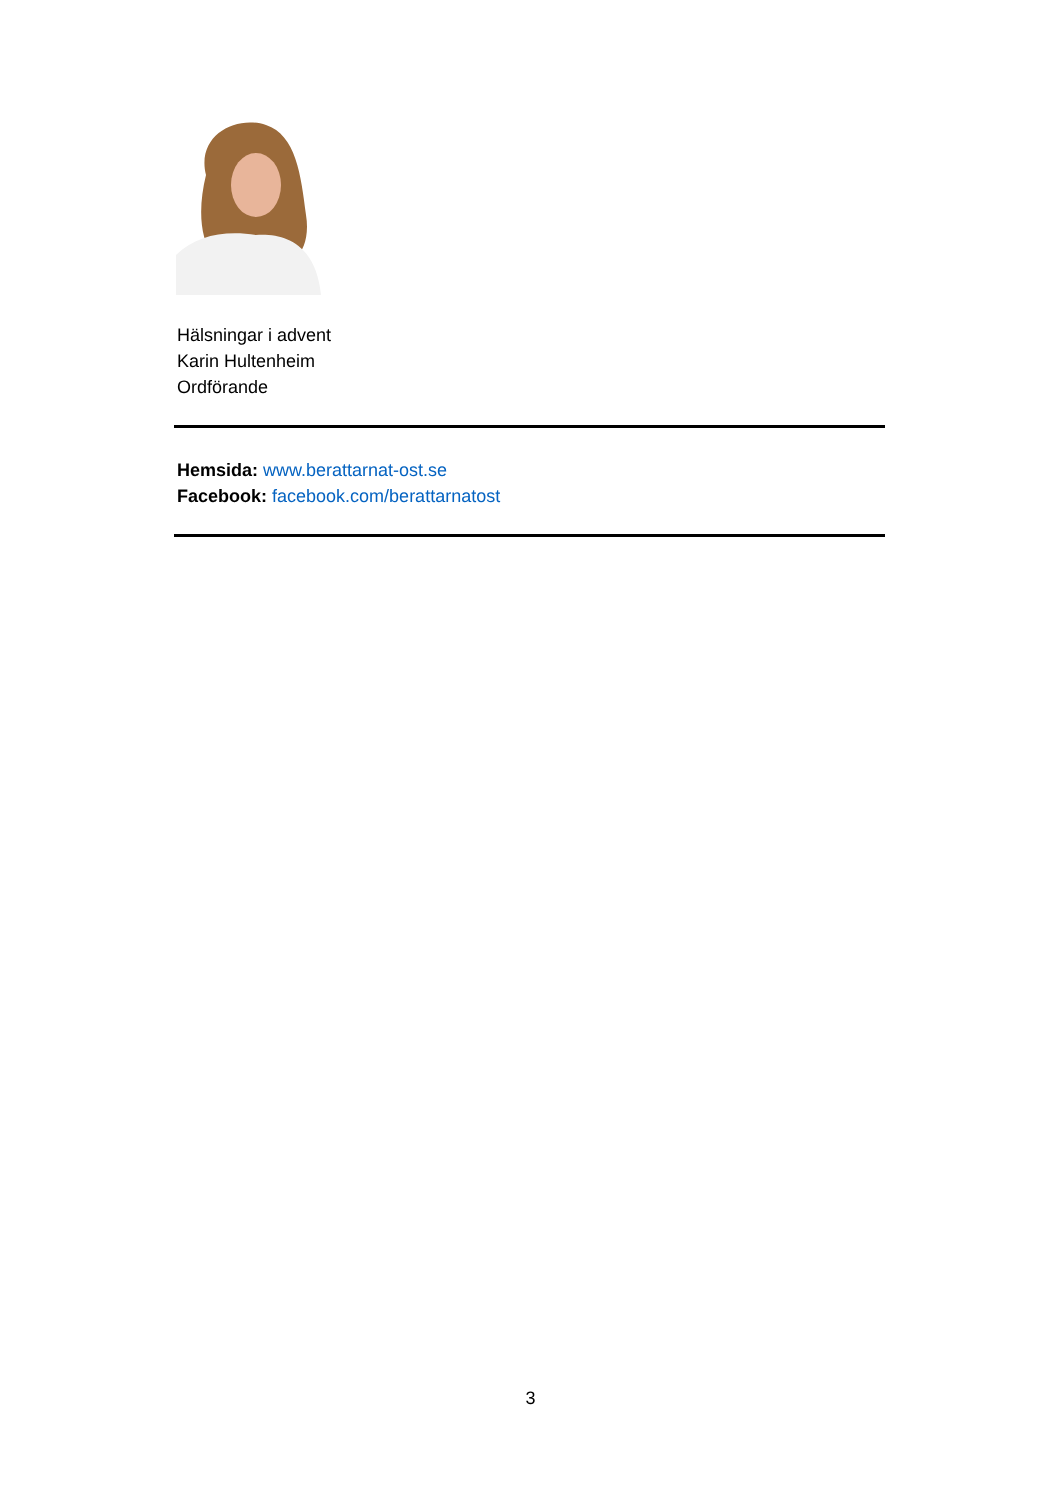Hälsningar i advent
Karin Hultenheim
Ordförande
Hemsida: www.berattarnat-ost.se
Facebook: facebook.com/berattarnatost
3